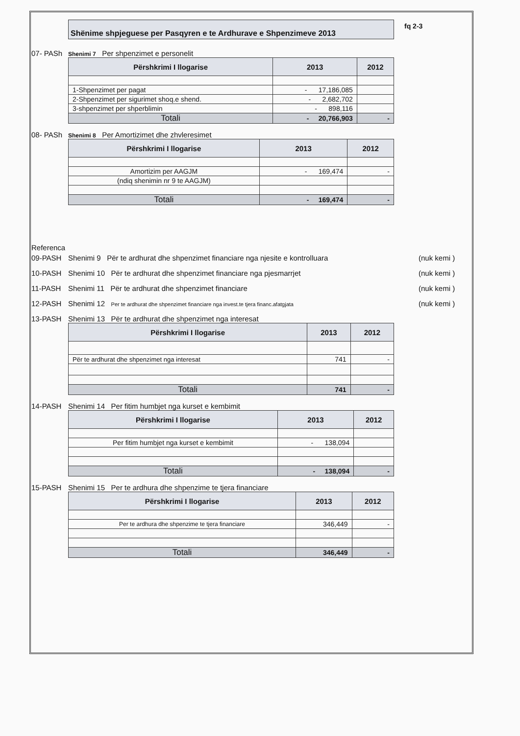fq 2-3
Shënime shpjeguese per Pasqyren e te Ardhurave e Shpenzimeve 2013
07- PASh Shenimi 7 Per shpenzimet e personelit
| Përshkrimi I llogarise | 2013 | 2012 |
| --- | --- | --- |
| 1-Shpenzimet per pagat | - 17,186,085 | |
| 2-Shpenzimet per sigurimet shoq.e shend. | - 2,682,702 | |
| 3-shpenzimet per shperblimin | - 898,116 | |
| Totali | - 20,766,903 | - |
08- PASh Shenimi 8 Per Amortizimet dhe zhvleresimet
| Përshkrimi I llogarise | 2013 | 2012 |
| --- | --- | --- |
| Amortizim per AAGJM | - 169,474 | - |
| (ndiq shenimin nr 9 te AAGJM) | | |
| Totali | - 169,474 | - |
Referenca
09-PASH Shenimi 9 Për te ardhurat dhe shpenzimet financiare nga njesite e kontrolluara (nuk kemi )
10-PASH Shenimi 10 Për te ardhurat dhe shpenzimet financiare nga pjesmarrjet (nuk kemi )
11-PASH Shenimi 11 Për te ardhurat dhe shpenzimet financiare (nuk kemi )
12-PASH Shenimi 12 Per te ardhurat dhe shpenzimet financiare nga invest.te tjera financ.afatgjata (nuk kemi )
13-PASH Shenimi 13 Për te ardhurat dhe shpenzimet nga interesat
| Përshkrimi I llogarise | 2013 | 2012 |
| --- | --- | --- |
| Për te ardhurat dhe shpenzimet nga interesat | 741 | - |
| Totali | 741 | - |
14-PASH Shenimi 14 Per fitim humbjet nga kurset e kembimit
| Përshkrimi I llogarise | 2013 | 2012 |
| --- | --- | --- |
| Per fitim humbjet nga kurset e kembimit | - 138,094 | |
| Totali | - 138,094 | - |
15-PASH Shenimi 15 Per te ardhura dhe shpenzime te tjera financiare
| Përshkrimi I llogarise | 2013 | 2012 |
| --- | --- | --- |
| Per te ardhura dhe shpenzime te tjera financiare | 346,449 | - |
| Totali | 346,449 | - |